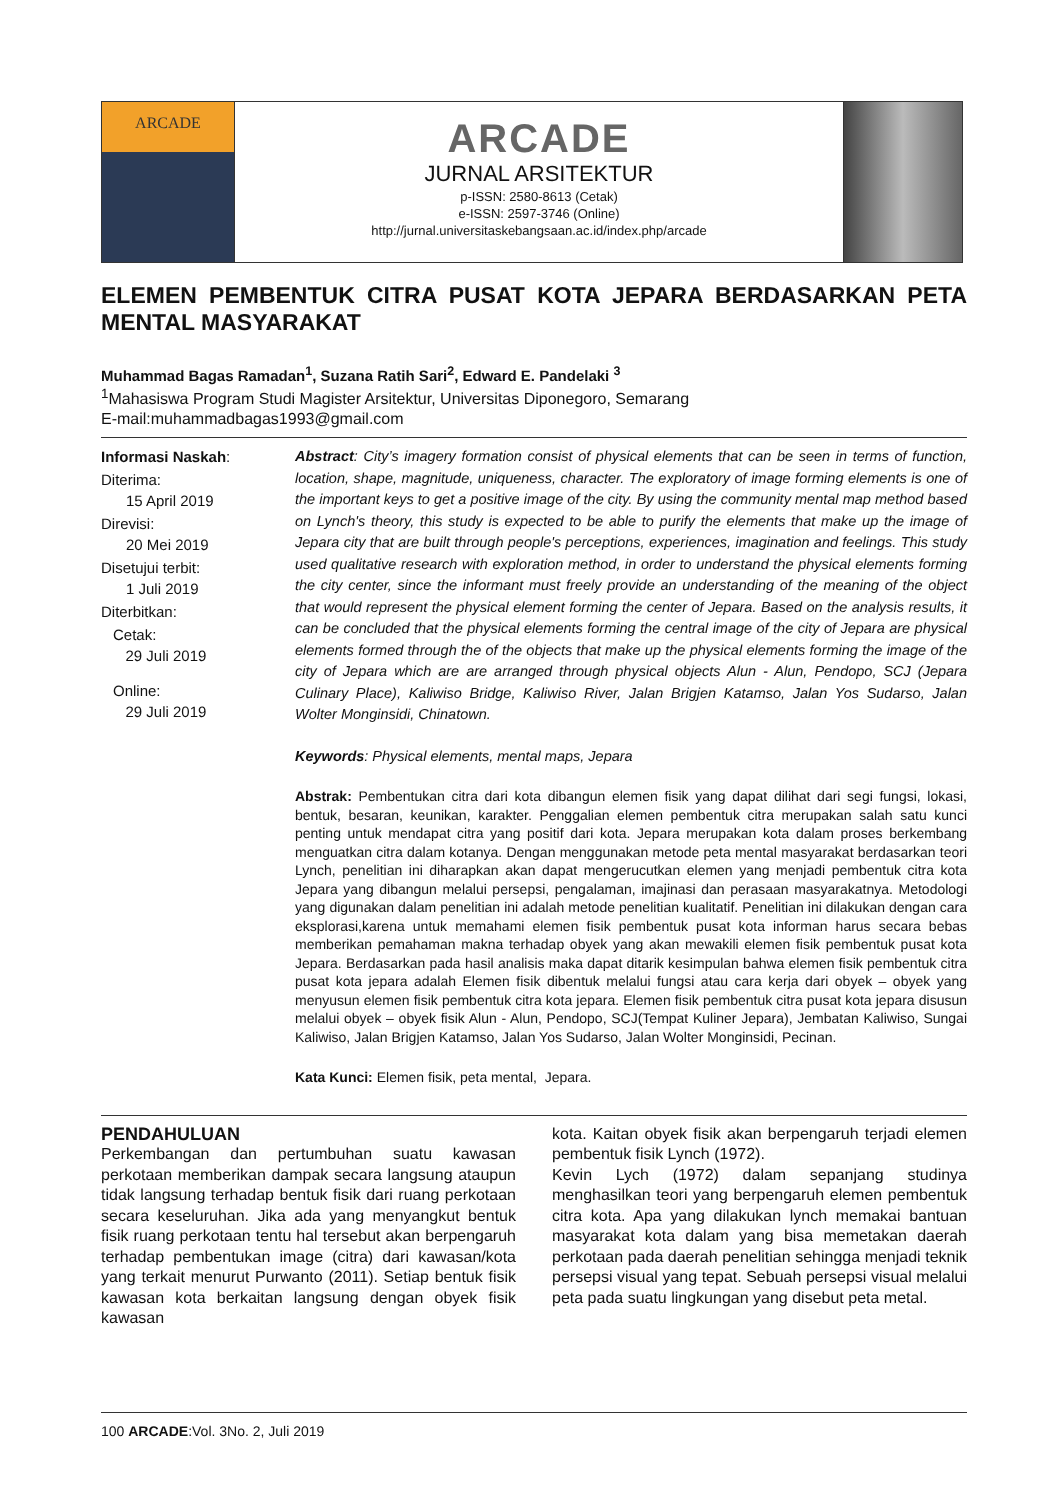ARCADE
ARCADE
JURNAL ARSITEKTUR
p-ISSN: 2580-8613 (Cetak)
e-ISSN: 2597-3746 (Online)
http://jurnal.universitaskebangsaan.ac.id/index.php/arcade
ELEMEN PEMBENTUK CITRA PUSAT KOTA JEPARA BERDASARKAN PETA MENTAL MASYARAKAT
Muhammad Bagas Ramadan<sup>1</sup>, Suzana Ratih Sari<sup>2</sup>, Edward E. Pandelaki <sup>3</sup>
<sup>1</sup> Mahasiswa Program Studi Magister Arsitektur, Universitas Diponegoro, Semarang
E-mail:muhammadbagas1993@gmail.com
Informasi Naskah:
Diterima:
15 April 2019
Direvisi:
20 Mei 2019
Disetujui terbit:
1 Juli 2019
Diterbitkan:
Cetak:
29 Juli 2019
Online:
29 Juli 2019
Abstract: City’s imagery formation consist of physical elements that can be seen in terms of function, location, shape, magnitude, uniqueness, character. The exploratory of image forming elements is one of the important keys to get a positive image of the city. By using the community mental map method based on Lynch's theory, this study is expected to be able to purify the elements that make up the image of Jepara city that are built through people's perceptions, experiences, imagination and feelings. This study used qualitative research with exploration method, in order to understand the physical elements forming the city center, since the informant must freely provide an understanding of the meaning of the object that would represent the physical element forming the center of Jepara. Based on the analysis results, it can be concluded that the physical elements forming the central image of the city of Jepara are physical elements formed through the of the objects that make up the physical elements forming the image of the city of Jepara which are are arranged through physical objects Alun - Alun, Pendopo, SCJ (Jepara Culinary Place), Kaliwiso Bridge, Kaliwiso River, Jalan Brigjen Katamso, Jalan Yos Sudarso, Jalan Wolter Monginsidi, Chinatown.
Keywords: Physical elements, mental maps, Jepara
Abstrak: Pembentukan citra dari kota dibangun elemen fisik yang dapat dilihat dari segi fungsi, lokasi, bentuk, besaran, keunikan, karakter. Penggalian elemen pembentuk citra merupakan salah satu kunci penting untuk mendapat citra yang positif dari kota. Jepara merupakan kota dalam proses berkembang menguatkan citra dalam kotanya. Dengan menggunakan metode peta mental masyarakat berdasarkan teori Lynch, penelitian ini diharapkan akan dapat mengerucutkan elemen yang menjadi pembentuk citra kota Jepara yang dibangun melalui persepsi, pengalaman, imajinasi dan perasaan masyarakatnya. Metodologi yang digunakan dalam penelitian ini adalah metode penelitian kualitatif. Penelitian ini dilakukan dengan cara eksplorasi,karena untuk memahami elemen fisik pembentuk pusat kota informan harus secara bebas memberikan pemahaman makna terhadap obyek yang akan mewakili elemen fisik pembentuk pusat kota Jepara. Berdasarkan pada hasil analisis maka dapat ditarik kesimpulan bahwa elemen fisik pembentuk citra pusat kota jepara adalah Elemen fisik dibentuk melalui fungsi atau cara kerja dari obyek – obyek yang menyusun elemen fisik pembentuk citra kota jepara. Elemen fisik pembentuk citra pusat kota jepara disusun melalui obyek – obyek fisik Alun - Alun, Pendopo, SCJ(Tempat Kuliner Jepara), Jembatan Kaliwiso, Sungai Kaliwiso, Jalan Brigjen Katamso, Jalan Yos Sudarso, Jalan Wolter Monginsidi, Pecinan.
Kata Kunci: Elemen fisik, peta mental, Jepara.
PENDAHULUAN
Perkembangan dan pertumbuhan suatu kawasan perkotaan memberikan dampak secara langsung ataupun tidak langsung terhadap bentuk fisik dari ruang perkotaan secara keseluruhan. Jika ada yang menyangkut bentuk fisik ruang perkotaan tentu hal tersebut akan berpengaruh terhadap pembentukan image (citra) dari kawasan/kota yang terkait menurut Purwanto (2011). Setiap bentuk fisik kawasan kota berkaitan langsung dengan obyek fisik kawasan
kota. Kaitan obyek fisik akan berpengaruh terjadi elemen pembentuk fisik Lynch (1972).
Kevin Lych (1972) dalam sepanjang studinya menghasilkan teori yang berpengaruh elemen pembentuk citra kota. Apa yang dilakukan lynch memakai bantuan masyarakat kota dalam yang bisa memetakan daerah perkotaan pada daerah penelitian sehingga menjadi teknik persepsi visual yang tepat. Sebuah persepsi visual melalui peta pada suatu lingkungan yang disebut peta metal.
100 ARCADE:Vol. 3No. 2, Juli 2019